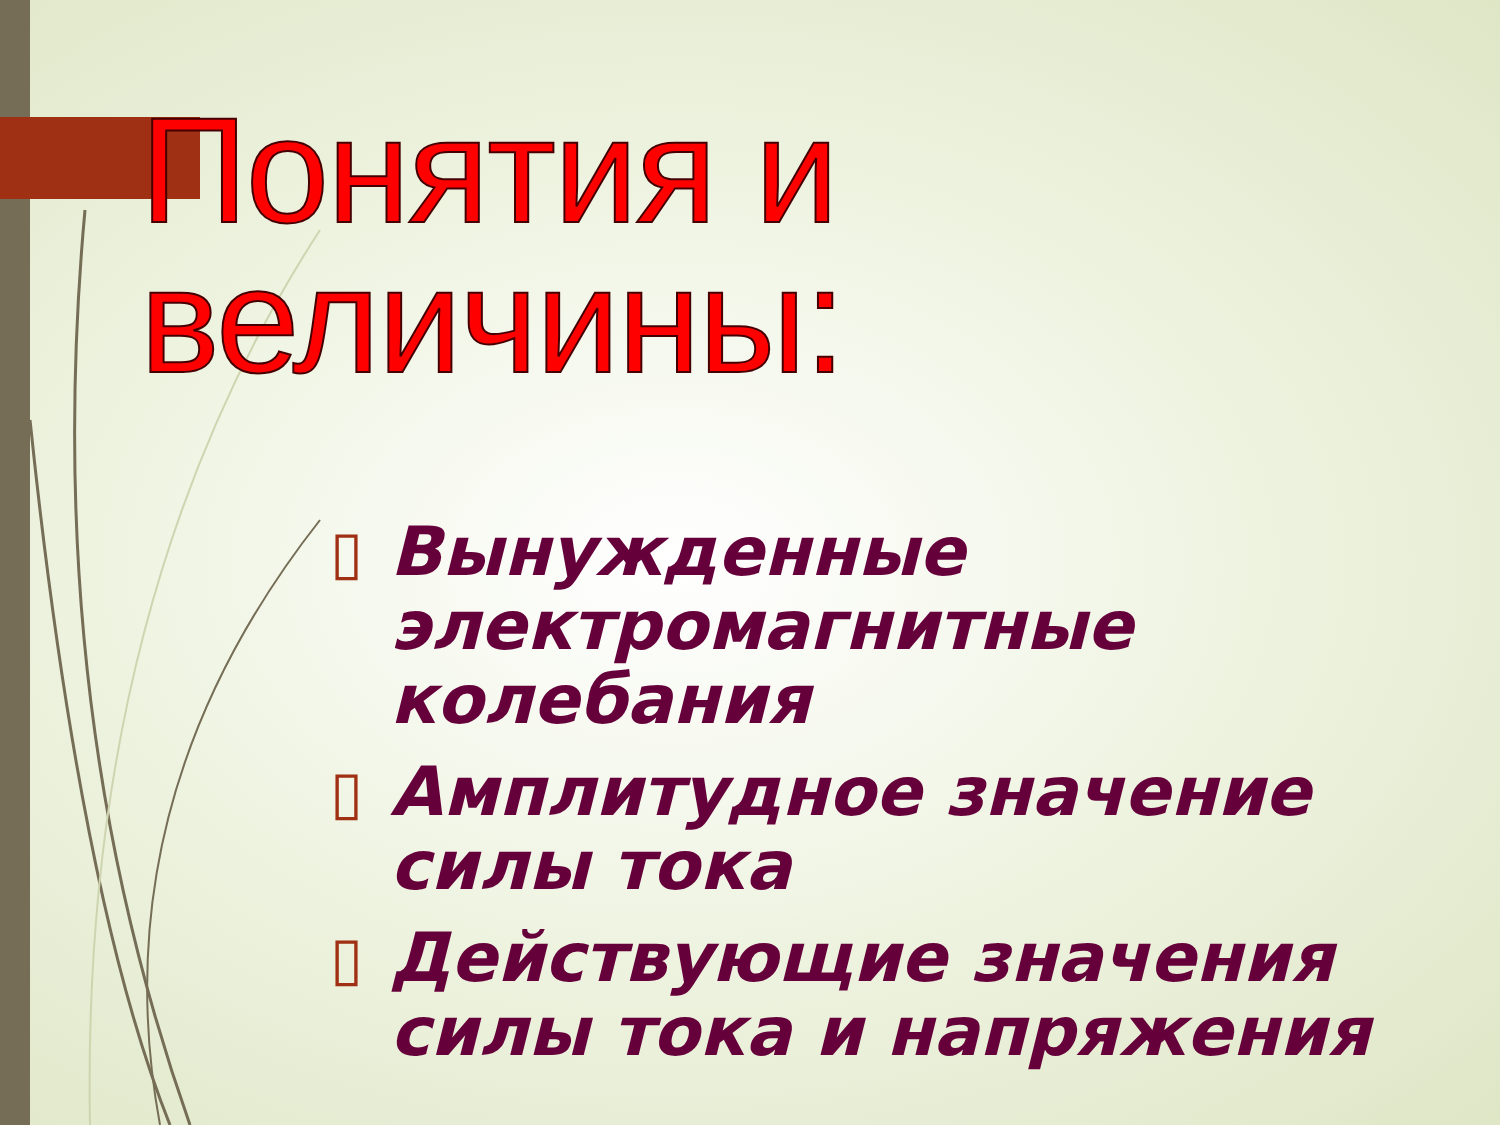Понятия и величины:
▯ Вынужденные электромагнитные колебания
▯ Амплитудное значение силы тока
▯ Действующие значения силы тока и напряжения